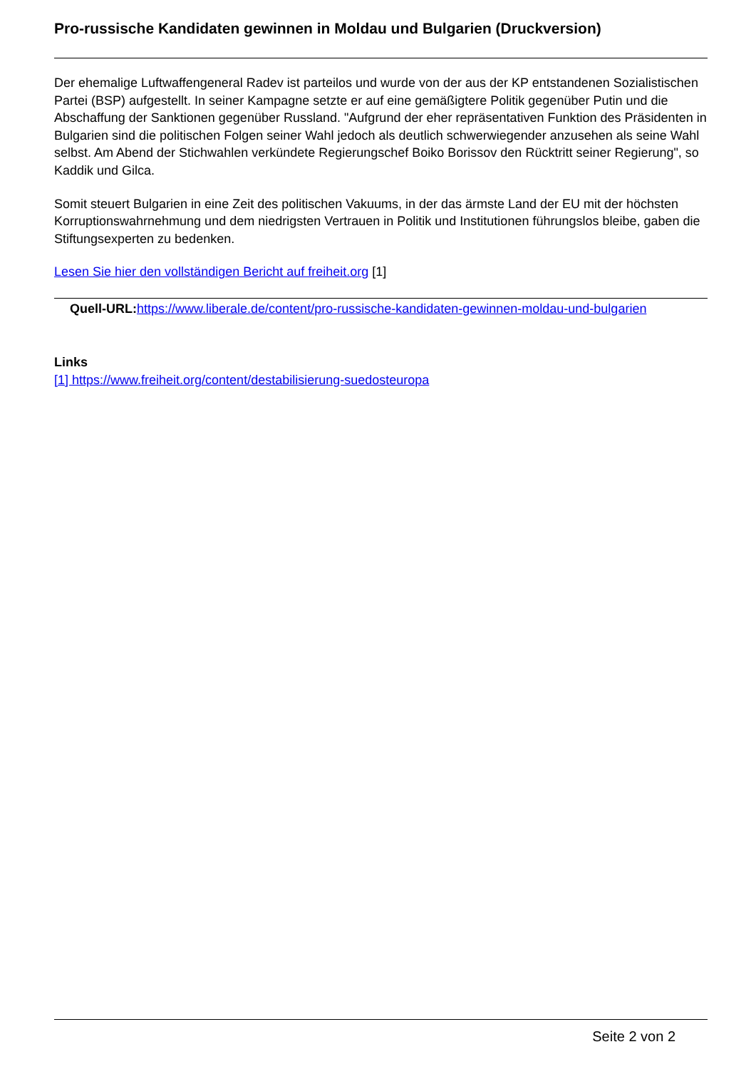Pro-russische Kandidaten gewinnen in Moldau und Bulgarien (Druckversion)
Der ehemalige Luftwaffengeneral Radev ist parteilos und wurde von der aus der KP entstandenen Sozialistischen Partei (BSP) aufgestellt. In seiner Kampagne setzte er auf eine gemäßigtere Politik gegenüber Putin und die Abschaffung der Sanktionen gegenüber Russland. "Aufgrund der eher repräsentativen Funktion des Präsidenten in Bulgarien sind die politischen Folgen seiner Wahl jedoch als deutlich schwerwiegender anzusehen als seine Wahl selbst. Am Abend der Stichwahlen verkündete Regierungschef Boiko Borissov den Rücktritt seiner Regierung", so Kaddik und Gilca.
Somit steuert Bulgarien in eine Zeit des politischen Vakuums, in der das ärmste Land der EU mit der höchsten Korruptionswahrnehmung und dem niedrigsten Vertrauen in Politik und Institutionen führungslos bleibe, gaben die Stiftungsexperten zu bedenken.
Lesen Sie hier den vollständigen Bericht auf freiheit.org [1]
Quell-URL: https://www.liberale.de/content/pro-russische-kandidaten-gewinnen-moldau-und-bulgarien
Links
[1] https://www.freiheit.org/content/destabilisierung-suedosteuropa
Seite 2 von 2